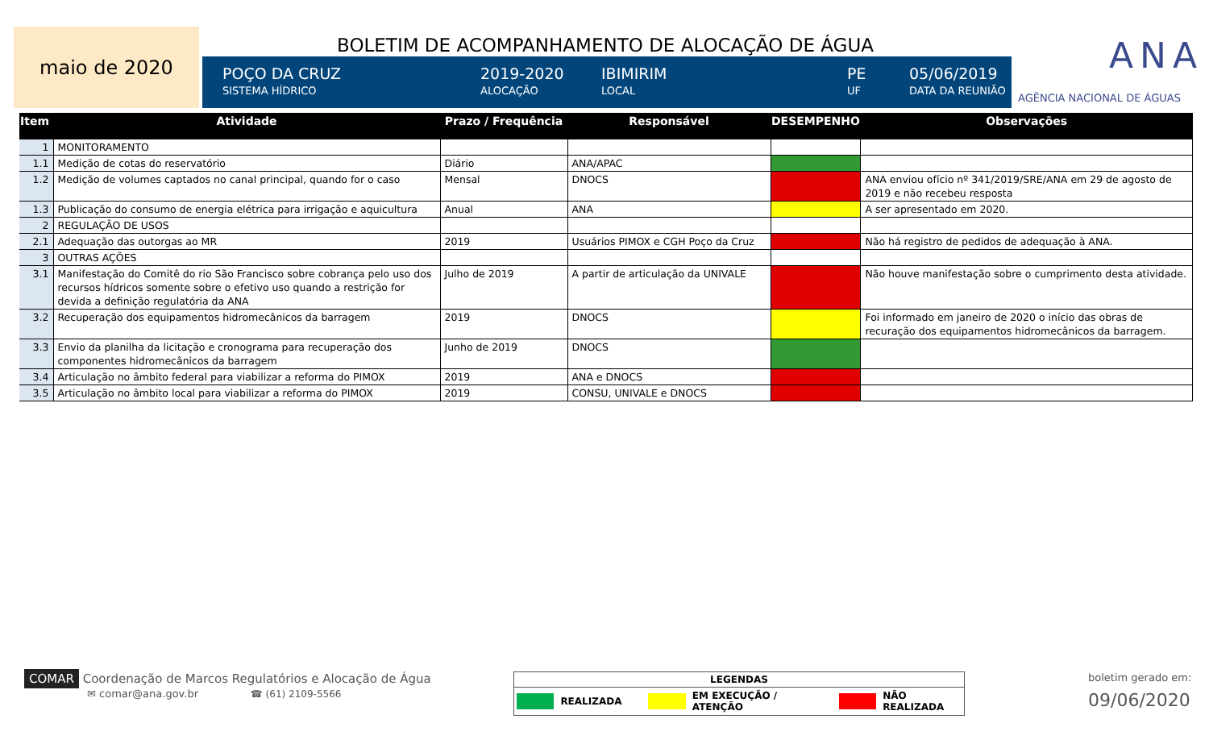maio de 2020
BOLETIM DE ACOMPANHAMENTO DE ALOCAÇÃO DE ÁGUA
POÇO DA CRUZ
SISTEMA HÍDRICO
2019-2020
ALOCAÇÃO
IBIMIRIM
LOCAL
PE
UF
05/06/2019
DATA DA REUNIÃO
ANA
AGÊNCIA NACIONAL DE ÁGUAS
| Item | Atividade | Prazo / Frequência | Responsável | DESEMPENHO | Observações |
| --- | --- | --- | --- | --- | --- |
| 1 | MONITORAMENTO | | | | |
| 1.1 | Medição de cotas do reservatório | Diário | ANA/APAC | | |
| 1.2 | Medição de volumes captados no canal principal, quando for o caso | Mensal | DNOCS | | ANA enviou ofício nº 341/2019/SRE/ANA em 29 de agosto de 2019 e não recebeu resposta |
| 1.3 | Publicação do consumo de energia elétrica para irrigação e aquicultura | Anual | ANA | | A ser apresentado em 2020. |
| 2 | REGULAÇÃO DE USOS | | | | |
| 2.1 | Adequação das outorgas ao MR | 2019 | Usuários PIMOX e CGH Poço da Cruz | | Não há registro de pedidos de adequação à ANA. |
| 3 | OUTRAS AÇÕES | | | | |
| 3.1 | Manifestação do Comitê do rio São Francisco sobre cobrança pelo uso dos recursos hídricos somente sobre o efetivo uso quando a restrição for devida a definição regulatória da ANA | Julho de 2019 | A partir de articulação da UNIVALE | | Não houve manifestação sobre o cumprimento desta atividade. |
| 3.2 | Recuperação dos equipamentos hidromecânicos da barragem | 2019 | DNOCS | | Foi informado em janeiro de 2020 o início das obras de recuração dos equipamentos hidromecânicos da barragem. |
| 3.3 | Envio da planilha da licitação e cronograma para recuperação dos componentes hidromecânicos da barragem | Junho de 2019 | DNOCS | | |
| 3.4 | Articulação no âmbito federal para viabilizar a reforma do PIMOX | 2019 | ANA e DNOCS | | |
| 3.5 | Articulação no âmbito local para viabilizar a reforma do PIMOX | 2019 | CONSU, UNIVALE e DNOCS | | |
COMAR Coordenação de Marcos Regulatórios e Alocação de Água
✉ comar@ana.gov.br ☎ (61) 2109-5566
LEGENDAS
REALIZADA EM EXECUÇÃO / ATENÇÃO NÃO REALIZADA
boletim gerado em:
09/06/2020